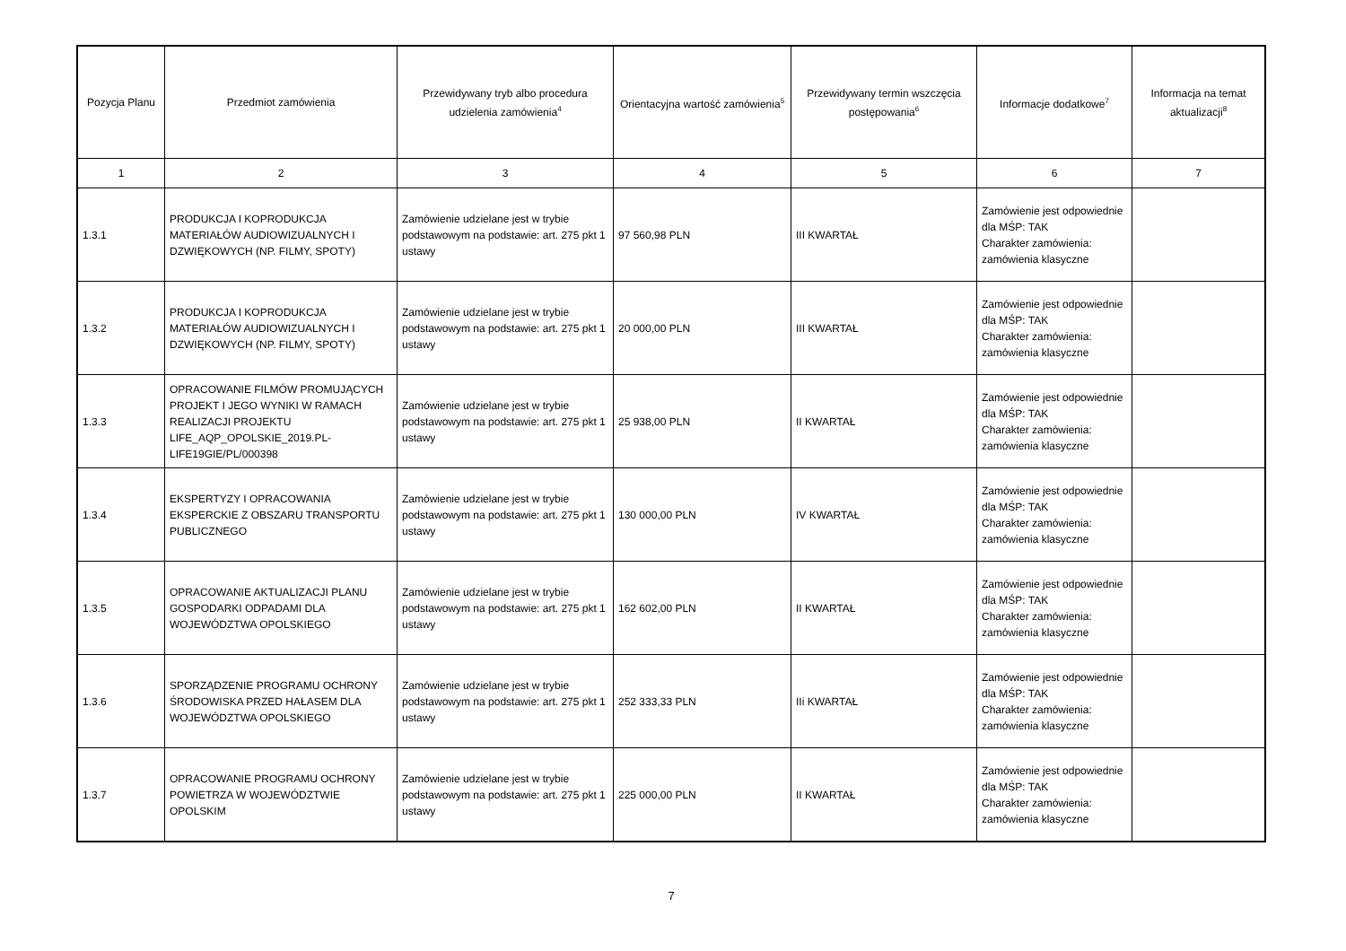| Pozycja Planu | Przedmiot zamówienia | Przewidywany tryb albo procedura udzielenia zamówienia<sup>4</sup> | Orientacyjna wartość zamówienia<sup>5</sup> | Przewidywany termin wszczęcia postępowania<sup>6</sup> | Informacje dodatkowe<sup>7</sup> | Informacja na temat aktualizacji<sup>8</sup> |
| --- | --- | --- | --- | --- | --- | --- |
| 1 | 2 | 3 | 4 | 5 | 6 | 7 |
| 1.3.1 | PRODUKCJA I KOPRODUKCJA MATERIAŁÓW AUDIOWIZUALNYCH I DZWIĘKOWYCH (NP. FILMY, SPOTY) | Zamówienie udzielane jest w trybie podstawowym na podstawie: art. 275 pkt 1 ustawy | 97 560,98 PLN | III KWARTAŁ | Zamówienie jest odpowiednie dla MŚP: TAK Charakter zamówienia: zamówienia klasyczne | |
| 1.3.2 | PRODUKCJA I KOPRODUKCJA MATERIAŁÓW AUDIOWIZUALNYCH I DZWIĘKOWYCH (NP. FILMY, SPOTY) | Zamówienie udzielane jest w trybie podstawowym na podstawie: art. 275 pkt 1 ustawy | 20 000,00 PLN | III KWARTAŁ | Zamówienie jest odpowiednie dla MŚP: TAK Charakter zamówienia: zamówienia klasyczne | |
| 1.3.3 | OPRACOWANIE FILMÓW PROMUJĄCYCH PROJEKT I JEGO WYNIKI W RAMACH REALIZACJI PROJEKTU LIFE_AQP_OPOLSKIE_2019.PL-LIFE19GIE/PL/000398 | Zamówienie udzielane jest w trybie podstawowym na podstawie: art. 275 pkt 1 ustawy | 25 938,00 PLN | II KWARTAŁ | Zamówienie jest odpowiednie dla MŚP: TAK Charakter zamówienia: zamówienia klasyczne | |
| 1.3.4 | EKSPERTYZY I OPRACOWANIA EKSPERCKIE Z OBSZARU TRANSPORTU PUBLICZNEGO | Zamówienie udzielane jest w trybie podstawowym na podstawie: art. 275 pkt 1 ustawy | 130 000,00 PLN | IV KWARTAŁ | Zamówienie jest odpowiednie dla MŚP: TAK Charakter zamówienia: zamówienia klasyczne | |
| 1.3.5 | OPRACOWANIE AKTUALIZACJI PLANU GOSPODARKI ODPADAMI DLA WOJEWÓDZTWA OPOLSKIEGO | Zamówienie udzielane jest w trybie podstawowym na podstawie: art. 275 pkt 1 ustawy | 162 602,00 PLN | II KWARTAŁ | Zamówienie jest odpowiednie dla MŚP: TAK Charakter zamówienia: zamówienia klasyczne | |
| 1.3.6 | SPORZĄDZENIE PROGRAMU OCHRONY ŚRODOWISKA PRZED HAŁASEM DLA WOJEWÓDZTWA OPOLSKIEGO | Zamówienie udzielane jest w trybie podstawowym na podstawie: art. 275 pkt 1 ustawy | 252 333,33 PLN | IIi KWARTAŁ | Zamówienie jest odpowiednie dla MŚP: TAK Charakter zamówienia: zamówienia klasyczne | |
| 1.3.7 | OPRACOWANIE PROGRAMU OCHRONY POWIETRZA W WOJEWÓDZTWIE OPOLSKIM | Zamówienie udzielane jest w trybie podstawowym na podstawie: art. 275 pkt 1 ustawy | 225 000,00 PLN | II KWARTAŁ | Zamówienie jest odpowiednie dla MŚP: TAK Charakter zamówienia: zamówienia klasyczne | |
7